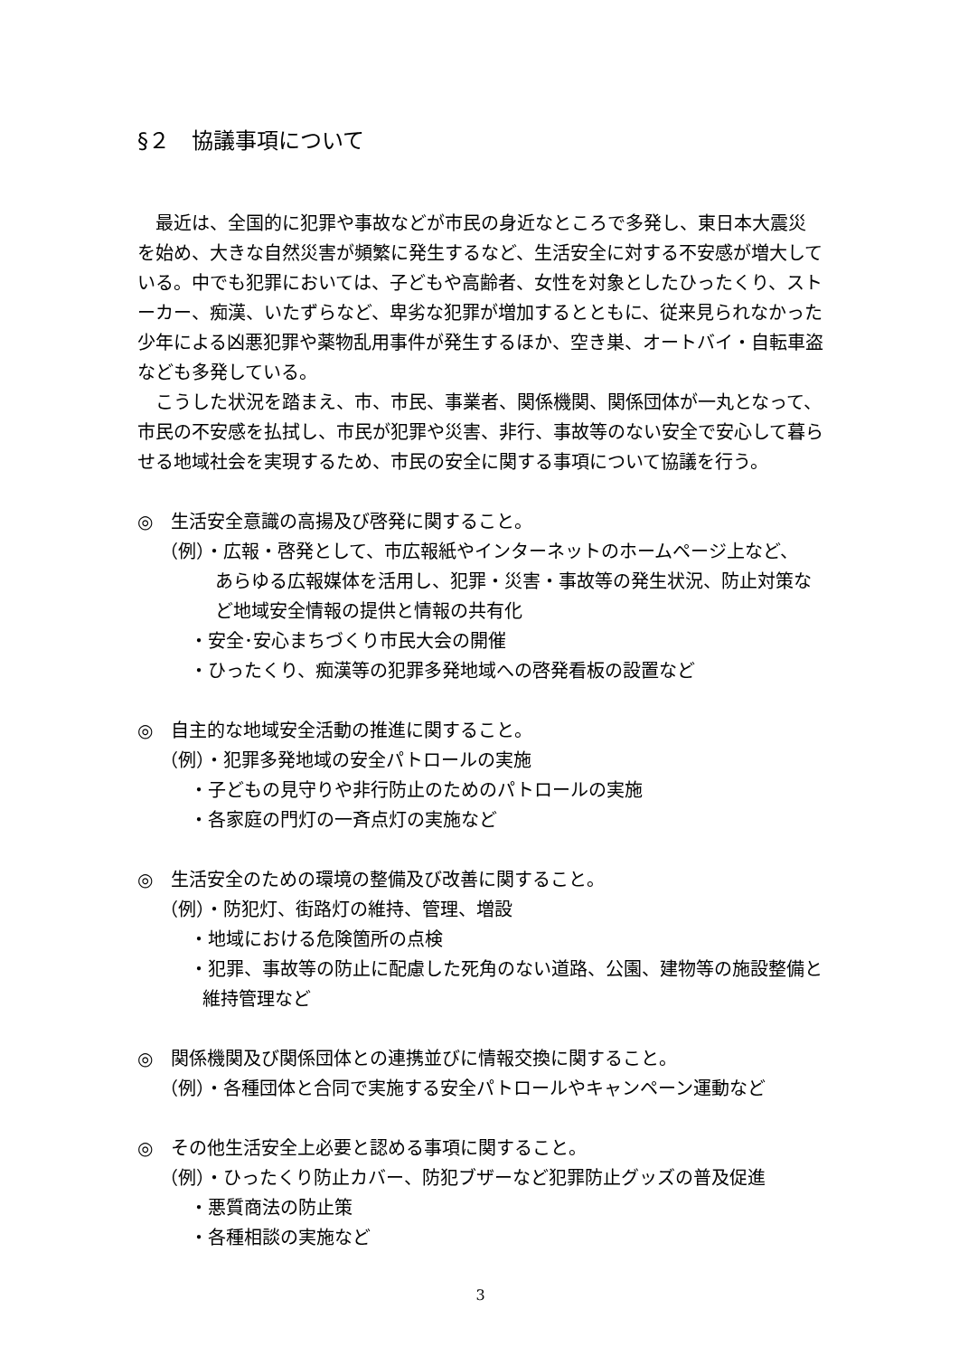§２　協議事項について
最近は、全国的に犯罪や事故などが市民の身近なところで多発し、東日本大震災を始め、大きな自然災害が頻繁に発生するなど、生活安全に対する不安感が増大している。中でも犯罪においては、子どもや高齢者、女性を対象としたひったくり、ストーカー、痴漢、いたずらなど、卑劣な犯罪が増加するとともに、従来見られなかった少年による凶悪犯罪や薬物乱用事件が発生するほか、空き巣、オートバイ・自転車盗なども多発している。
こうした状況を踏まえ、市、市民、事業者、関係機関、関係団体が一丸となって、市民の不安感を払拭し、市民が犯罪や災害、非行、事故等のない安全で安心して暮らせる地域社会を実現するため、市民の安全に関する事項について協議を行う。
◎　生活安全意識の高揚及び啓発に関すること。
（例）・広報・啓発として、市広報紙やインターネットのホームページ上など、
あらゆる広報媒体を活用し、犯罪・災害・事故等の発生状況、防止対策など地域安全情報の提供と情報の共有化
・安全･安心まちづくり市民大会の開催
・ひったくり、痴漢等の犯罪多発地域への啓発看板の設置など
◎　自主的な地域安全活動の推進に関すること。
（例）・犯罪多発地域の安全パトロールの実施
・子どもの見守りや非行防止のためのパトロールの実施
・各家庭の門灯の一斉点灯の実施など
◎　生活安全のための環境の整備及び改善に関すること。
（例）・防犯灯、街路灯の維持、管理、増設
・地域における危険箇所の点検
・犯罪、事故等の防止に配慮した死角のない道路、公園、建物等の施設整備と維持管理など
◎　関係機関及び関係団体との連携並びに情報交換に関すること。
（例）・各種団体と合同で実施する安全パトロールやキャンペーン運動など
◎　その他生活安全上必要と認める事項に関すること。
（例）・ひったくり防止カバー、防犯ブザーなど犯罪防止グッズの普及促進
・悪質商法の防止策
・各種相談の実施など
3